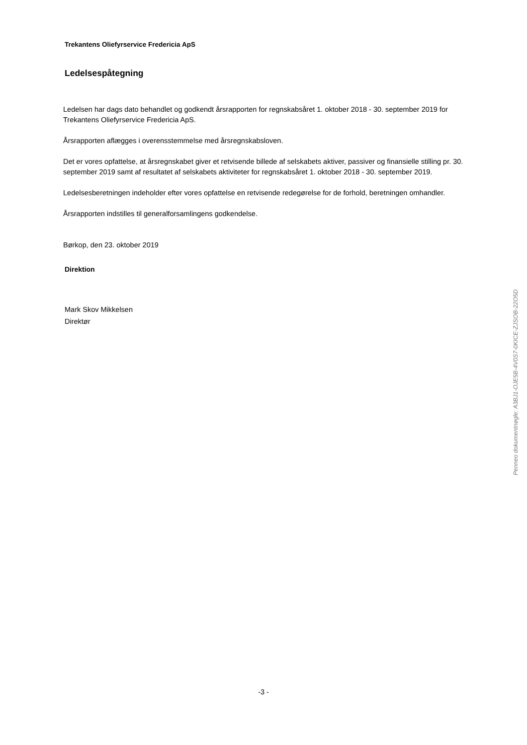Trekantens Oliefyrservice Fredericia ApS
Ledelsespåtegning
Ledelsen har dags dato behandlet og godkendt årsrapporten for regnskabsåret 1. oktober 2018 - 30. september 2019 for Trekantens Oliefyrservice Fredericia ApS.
Årsrapporten aflægges i overensstemmelse med årsregnskabsloven.
Det er vores opfattelse, at årsregnskabet giver et retvisende billede af selskabets aktiver, passiver og finansielle stilling pr. 30. september 2019 samt af resultatet af selskabets aktiviteter for regnskabsåret 1. oktober 2018 - 30. september 2019.
Ledelsesberetningen indeholder efter vores opfattelse en retvisende redegørelse for de forhold, beretningen omhandler.
Årsrapporten indstilles til generalforsamlingens godkendelse.
Børkop, den 23. oktober 2019
Direktion
Mark Skov Mikkelsen
Direktør
Penneo dokumentnøgle: A3BJ1-OJE5B-4V0S7-0KICE-ZJSOB-22O5D
-3 -